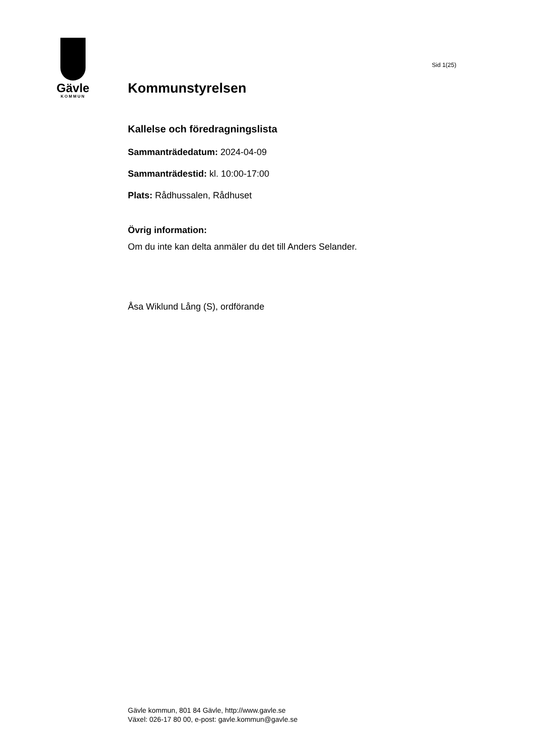Gävle
KOMMUN
Sid 1(25)
Kommunstyrelsen
Kallelse och föredragningslista
Sammanträdedatum: 2024-04-09
Sammanträdestid: kl. 10:00-17:00
Plats: Rådhussalen, Rådhuset
Övrig information:
Om du inte kan delta anmäler du det till Anders Selander.
Åsa Wiklund Lång (S), ordförande
Gävle kommun, 801 84 Gävle, http://www.gavle.se
Växel: 026-17 80 00, e-post: gavle.kommun@gavle.se